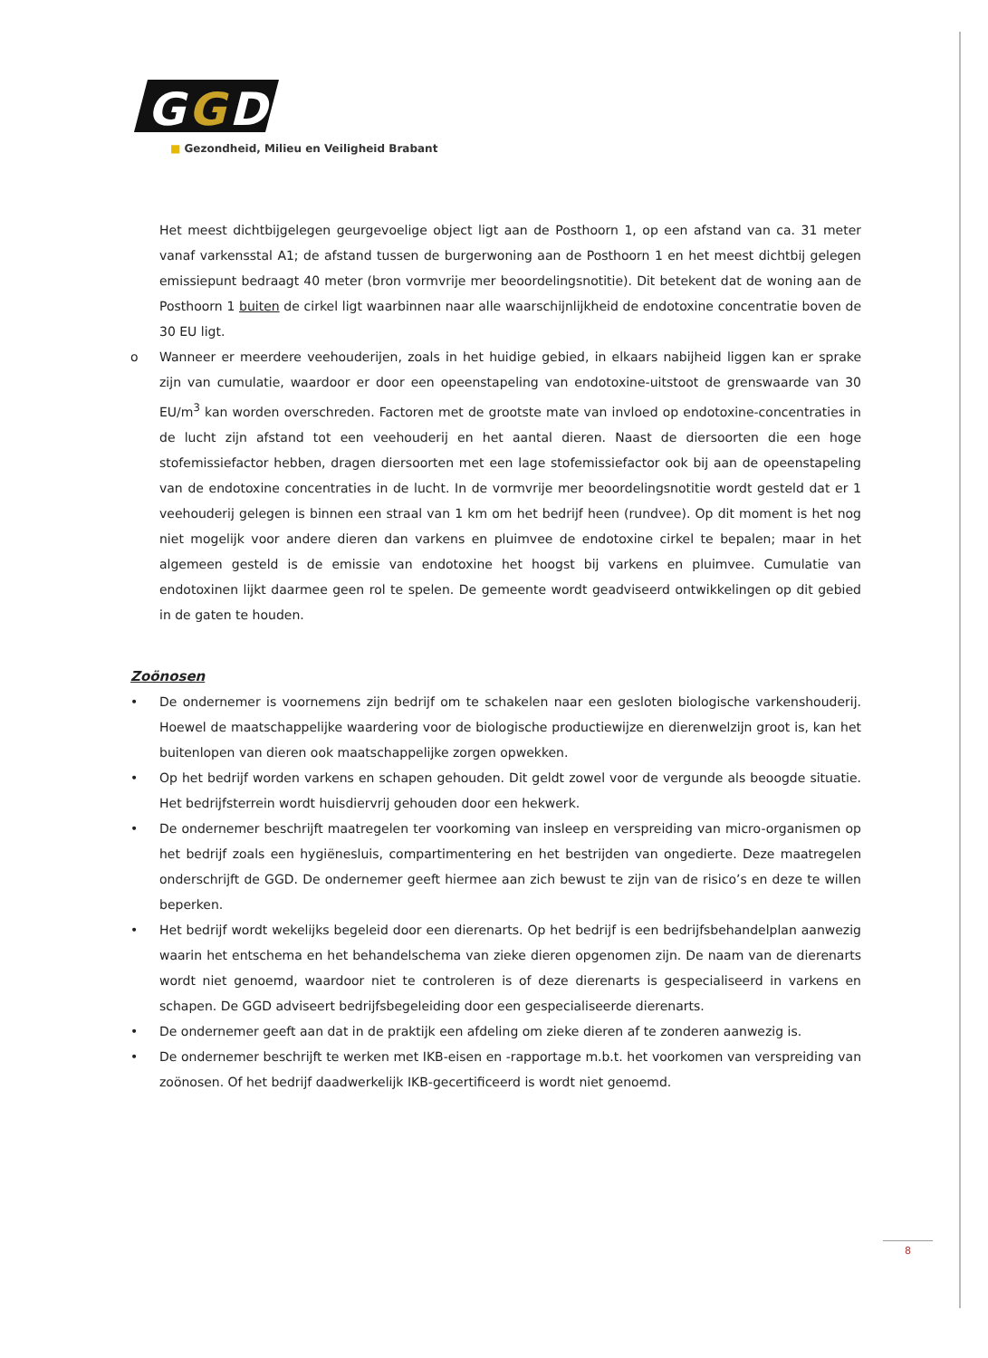G
G
D
■ Gezondheid, Milieu en Veiligheid Brabant
Het meest dichtbijgelegen geurgevoelige object ligt aan de Posthoorn 1, op een afstand van ca. 31 meter vanaf varkensstal A1; de afstand tussen de burgerwoning aan de Posthoorn 1 en het meest dichtbij gelegen emissiepunt bedraagt 40 meter (bron vormvrije mer beoordelingsnotitie). Dit betekent dat de woning aan de Posthoorn 1 buiten de cirkel ligt waarbinnen naar alle waarschijnlijkheid de endotoxine concentratie boven de 30 EU ligt.
o Wanneer er meerdere veehouderijen, zoals in het huidige gebied, in elkaars nabijheid liggen kan er sprake zijn van cumulatie, waardoor er door een opeenstapeling van endotoxine-uitstoot de grenswaarde van 30 EU/m<sup>3</sup> kan worden overschreden. Factoren met de grootste mate van invloed op endotoxine-concentraties in de lucht zijn afstand tot een veehouderij en het aantal dieren. Naast de diersoorten die een hoge stofemissiefactor hebben, dragen diersoorten met een lage stofemissiefactor ook bij aan de opeenstapeling van de endotoxine concentraties in de lucht. In de vormvrije mer beoordelingsnotitie wordt gesteld dat er 1 veehouderij gelegen is binnen een straal van 1 km om het bedrijf heen (rundvee). Op dit moment is het nog niet mogelijk voor andere dieren dan varkens en pluimvee de endotoxine cirkel te bepalen; maar in het algemeen gesteld is de emissie van endotoxine het hoogst bij varkens en pluimvee. Cumulatie van endotoxinen lijkt daarmee geen rol te spelen. De gemeente wordt geadviseerd ontwikkelingen op dit gebied in de gaten te houden.
Zoönosen
• De ondernemer is voornemens zijn bedrijf om te schakelen naar een gesloten biologische varkenshouderij. Hoewel de maatschappelijke waardering voor de biologische productiewijze en dierenwelzijn groot is, kan het buitenlopen van dieren ook maatschappelijke zorgen opwekken.
• Op het bedrijf worden varkens en schapen gehouden. Dit geldt zowel voor de vergunde als beoogde situatie. Het bedrijfsterrein wordt huisdiervrij gehouden door een hekwerk.
• De ondernemer beschrijft maatregelen ter voorkoming van insleep en verspreiding van micro-organismen op het bedrijf zoals een hygiënesluis, compartimentering en het bestrijden van ongedierte. Deze maatregelen onderschrijft de GGD. De ondernemer geeft hiermee aan zich bewust te zijn van de risico’s en deze te willen beperken.
• Het bedrijf wordt wekelijks begeleid door een dierenarts. Op het bedrijf is een bedrijfsbehandelplan aanwezig waarin het entschema en het behandelschema van zieke dieren opgenomen zijn. De naam van de dierenarts wordt niet genoemd, waardoor niet te controleren is of deze dierenarts is gespecialiseerd in varkens en schapen. De GGD adviseert bedrijfsbegeleiding door een gespecialiseerde dierenarts.
• De ondernemer geeft aan dat in de praktijk een afdeling om zieke dieren af te zonderen aanwezig is.
• De ondernemer beschrijft te werken met IKB-eisen en -rapportage m.b.t. het voorkomen van verspreiding van zoönosen. Of het bedrijf daadwerkelijk IKB-gecertificeerd is wordt niet genoemd.
8